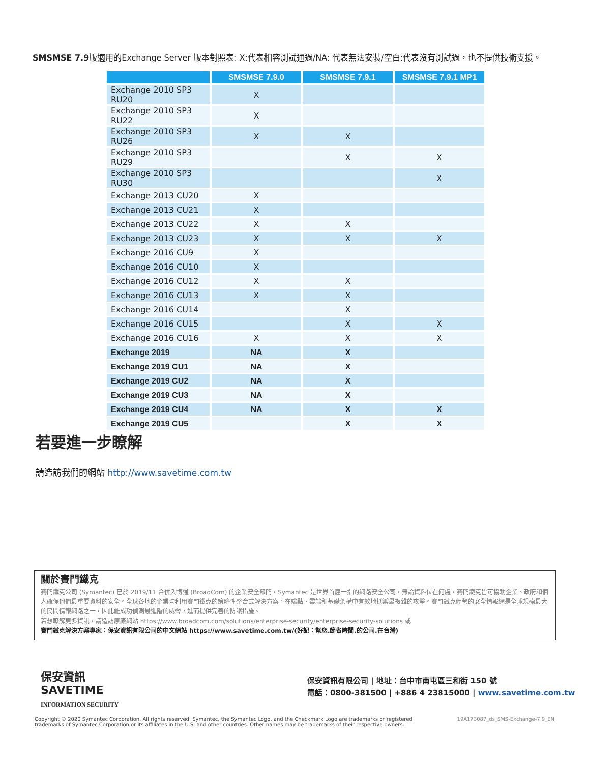SMSMSE 7.9版適用的Exchange Server 版本對照表: X:代表相容測試通過/NA: 代表無法安裝/空白:代表沒有測試過，也不提供技術支援。
| | SMSMSE 7.9.0 | SMSMSE 7.9.1 | SMSMSE 7.9.1 MP1 |
| --- | --- | --- | --- |
| Exchange 2010 SP3 RU20 | X | | |
| Exchange 2010 SP3 RU22 | X | | |
| Exchange 2010 SP3 RU26 | X | X | |
| Exchange 2010 SP3 RU29 | | X | X |
| Exchange 2010 SP3 RU30 | | | X |
| Exchange 2013 CU20 | X | | |
| Exchange 2013 CU21 | X | | |
| Exchange 2013 CU22 | X | X | |
| Exchange 2013 CU23 | X | X | X |
| Exchange 2016 CU9 | X | | |
| Exchange 2016 CU10 | X | | |
| Exchange 2016 CU12 | X | X | |
| Exchange 2016 CU13 | X | X | |
| Exchange 2016 CU14 | | X | |
| Exchange 2016 CU15 | | X | X |
| Exchange 2016 CU16 | X | X | X |
| Exchange 2019 | NA | X | |
| Exchange 2019 CU1 | NA | X | |
| Exchange 2019 CU2 | NA | X | |
| Exchange 2019 CU3 | NA | X | |
| Exchange 2019 CU4 | NA | X | X |
| Exchange 2019 CU5 | | X | X |
若要進一步瞭解
請造訪我們的網站 http://www.savetime.com.tw
關於賽門鐵克
賽門鐵克公司 (Symantec) 已於 2019/11 合併入博通 (BroadCom) 的企業安全部門，Symantec 是世界首屈一指的網路安全公司，無論資料位在何處，賽門鐵克皆可協助企業、政府和個人確保他們最重要資料的安全。全球各地的企業均利用賽門鐵克的策略性整合式解決方案，在端點、雲端和基礎架構中有效地抵禦最複雜的攻擊。賽門鐵克經營的安全情報網是全球規模最大的民間情報網路之一，因此能成功偵測最進階的威脅，進而提供完善的防護措施。
若想瞭解更多資訊，請造訪原廠網站 https://www.broadcom.com/solutions/enterprise-security/enterprise-security-solutions 或
賽門鐵克解決方案專家：保安資訊有限公司的中文網站 https://www.savetime.com.tw/(好記：幫您.節省時間.的公司.在台灣)
保安資訊
SAVETIME
INFORMATION SECURITY
保安資訊有限公司 | 地址：台中市南屯區三和街 150 號
電話：0800-381500 | +886 4 23815000 | www.savetime.com.tw
Copyright © 2020 Symantec Corporation. All rights reserved. Symantec, the Symantec Logo, and the Checkmark Logo are trademarks or registered
trademarks of Symantec Corporation or its affiliates in the U.S. and other countries. Other names may be trademarks of their respective owners.
19A173087_ds_SMS-Exchange-7.9_EN